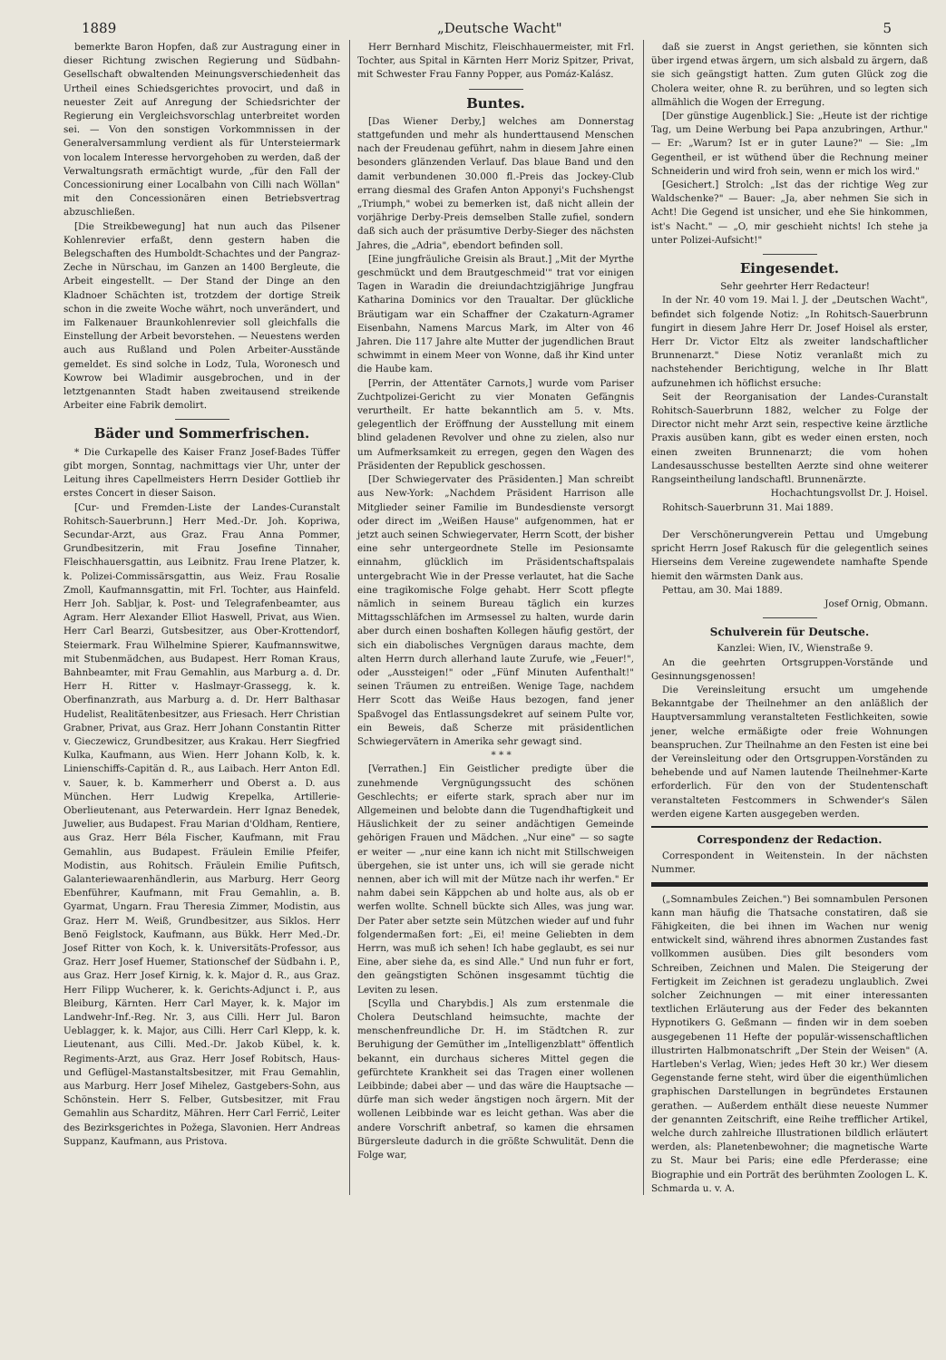1889 „Deutsche Wacht" 5
bemerkte Baron Hopfen, daß zur Austragung einer in dieser Richtung zwischen Regierung und Südbahn-Gesellschaft obwaltenden Meinungsverschiedenheit das Urtheil eines Schiedsgerichtes provocirt, und daß in neuester Zeit auf Anregung der Schiedsrichter der Regierung ein Vergleichsvorschlag unterbreitet worden sei. — Von den sonstigen Vorkommnissen in der Generalversammlung verdient als für Untersteiermark von localem Interesse hervorgehoben zu werden, daß der Verwaltungsrath ermächtigt wurde, „für den Fall der Concessionirung einer Localbahn von Cilli nach Wöllan" mit den Concessionären einen Betriebsvertrag abzuschließen.
[Die Streikbewegung] hat nun auch das Pilsener Kohlenrevier erfaßt, denn gestern haben die Belegschaften des Humboldt-Schachtes und der Pangraz-Zeche in Nürschau, im Ganzen an 1400 Bergleute, die Arbeit eingestellt. — Der Stand der Dinge an den Kladnoer Schächten ist, trotzdem der dortige Streik schon in die zweite Woche währt, noch unverändert, und im Falkenauer Braunkohlenrevier soll gleichfalls die Einstellung der Arbeit bevorstehen. — Neuestens werden auch aus Rußland und Polen Arbeiter-Ausstände gemeldet. Es sind solche in Lodz, Tula, Woronesch und Kowrow bei Wladimir ausgebrochen, und in der letztgenannten Stadt haben zweitausend streikende Arbeiter eine Fabrik demolirt.
Bäder und Sommerfrischen.
* Die Curkapelle des Kaiser Franz Josef-Bades Tüffer gibt morgen, Sonntag, nachmittags vier Uhr, unter der Leitung ihres Capellmeisters Herrn Desider Gottlieb ihr erstes Concert in dieser Saison.
[Cur- und Fremden-Liste der Landes-Curanstalt Rohitsch-Sauerbrunn.] Herr Med.-Dr. Joh. Kopriwa, Secundar-Arzt, aus Graz. Frau Anna Pommer, Grundbesitzerin, mit Frau Josefine Tinnaher, Fleischhauersgattin, aus Leibnitz. Frau Irene Platzer, k. k. Polizei-Commissärsgattin, aus Weiz. Frau Rosalie Zmoll, Kaufmannsgattin, mit Frl. Tochter, aus Hainfeld. Herr Joh. Sabljar, k. Post- und Telegrafenbeamter, aus Agram. Herr Alexander Elliot Haswell, Privat, aus Wien. Herr Carl Bearzi, Gutsbesitzer, aus Ober-Krottendorf, Steiermark. Frau Wilhelmine Spierer, Kaufmannswitwe, mit Stubenmädchen, aus Budapest. Herr Roman Kraus, Bahnbeamter, mit Frau Gemahlin, aus Marburg a. d. Dr. Herr H. Ritter v. Haslmayr-Grassegg, k. k. Oberfinanzrath, aus Marburg a. d. Dr. Herr Balthasar Hudelist, Realitätenbesitzer, aus Friesach. Herr Christian Grabner, Privat, aus Graz. Herr Johann Constantin Ritter v. Gieczewicz, Grundbesitzer, aus Krakau. Herr Siegfried Kulka, Kaufmann, aus Wien. Herr Johann Kolb, k. k. Linienschiffs-Capitän d. R., aus Laibach. Herr Anton Edl. v. Sauer, k. b. Kammerherr und Oberst a. D. aus München. Herr Ludwig Krepelka, Artillerie-Oberlieutenant, aus Peterwardein. Herr Ignaz Benedek, Juwelier, aus Budapest. Frau Marian d'Oldham, Rentiere, aus Graz. Herr Béla Fischer, Kaufmann, mit Frau Gemahlin, aus Budapest. Fräulein Emilie Pfeifer, Modistin, aus Rohitsch. Fräulein Emilie Pufitsch, Galanteriewaarenhändlerin, aus Marburg. Herr Georg Ebenführer, Kaufmann, mit Frau Gemahlin, a. B. Gyarmat, Ungarn. Frau Theresia Zimmer, Modistin, aus Graz. Herr M. Weiß, Grundbesitzer, aus Siklos. Herr Benö Feiglstock, Kaufmann, aus Bükk. Herr Med.-Dr. Josef Ritter von Koch, k. k. Universitäts-Professor, aus Graz. Herr Josef Huemer, Stationschef der Südbahn i. P., aus Graz. Herr Josef Kirnig, k. k. Major d. R., aus Graz. Herr Filipp Wucherer, k. k. Gerichts-Adjunct i. P., aus Bleiburg, Kärnten. Herr Carl Mayer, k. k. Major im Landwehr-Inf.-Reg. Nr. 3, aus Cilli. Herr Jul. Baron Ueblagger, k. k. Major, aus Cilli. Herr Carl Klepp, k. k. Lieutenant, aus Cilli. Med.-Dr. Jakob Kübel, k. k. Regiments-Arzt, aus Graz. Herr Josef Robitsch, Haus- und Geflügel-Mastanstaltsbesitzer, mit Frau Gemahlin, aus Marburg. Herr Josef Mihelez, Gastgebers-Sohn, aus Schönstein. Herr S. Felber, Gutsbesitzer, mit Frau Gemahlin aus Scharditz, Mähren. Herr Carl Ferrič, Leiter des Bezirksgerichtes in Požega, Slavonien. Herr Andreas Suppanz, Kaufmann, aus Pristova.
Herr Bernhard Mischitz, Fleischhauermeister, mit Frl. Tochter, aus Spital in Kärnten Herr Moriz Spitzer, Privat, mit Schwester Frau Fanny Popper, aus Pomáz-Kalász.
Buntes.
[Das Wiener Derby,] welches am Donnerstag stattgefunden und mehr als hunderttausend Menschen nach der Freudenau geführt, nahm in diesem Jahre einen besonders glänzenden Verlauf. Das blaue Band und den damit verbundenen 30.000 fl.-Preis das Jockey-Club errang diesmal des Grafen Anton Apponyi's Fuchshengst „Triumph," wobei zu bemerken ist, daß nicht allein der vorjährige Derby-Preis demselben Stalle zufiel, sondern daß sich auch der präsumtive Derby-Sieger des nächsten Jahres, die „Adria", ebendort befinden soll.
[Eine jungfräuliche Greisin als Braut.] „Mit der Myrthe geschmückt und dem Brautgeschmeid'" trat vor einigen Tagen in Waradin die dreiundachtzigjährige Jungfrau Katharina Dominics vor den Traualtar. Der glückliche Bräutigam war ein Schaffner der Czakaturn-Agramer Eisenbahn, Namens Marcus Mark, im Alter von 46 Jahren. Die 117 Jahre alte Mutter der jugendlichen Braut schwimmt in einem Meer von Wonne, daß ihr Kind unter die Haube kam.
[Perrin, der Attentäter Carnots,] wurde vom Pariser Zuchtpolizei-Gericht zu vier Monaten Gefängnis verurtheilt. Er hatte bekanntlich am 5. v. Mts. gelegentlich der Eröffnung der Ausstellung mit einem blind geladenen Revolver und ohne zu zielen, also nur um Aufmerksamkeit zu erregen, gegen den Wagen des Präsidenten der Republick geschossen.
[Der Schwiegervater des Präsidenten.] Man schreibt aus New-York: „Nachdem Präsident Harrison alle Mitglieder seiner Familie im Bundesdienste versorgt oder direct im „Weißen Hause" aufgenommen, hat er jetzt auch seinen Schwiegervater, Herrn Scott, der bisher eine sehr untergeordnete Stelle im Pesionsamte einnahm, glücklich im Präsidentschaftspalais untergebracht Wie in der Presse verlautet, hat die Sache eine tragikomische Folge gehabt. Herr Scott pflegte nämlich in seinem Bureau täglich ein kurzes Mittagsschläfchen im Armsessel zu halten, wurde darin aber durch einen boshaften Kollegen häufig gestört, der sich ein diabolisches Vergnügen daraus machte, dem alten Herrn durch allerhand laute Zurufe, wie „Feuer!", oder „Aussteigen!" oder „Fünf Minuten Aufenthalt!" seinen Träumen zu entreißen. Wenige Tage, nachdem Herr Scott das Weiße Haus bezogen, fand jener Spaßvogel das Entlassungsdekret auf seinem Pulte vor, ein Beweis, daß Scherze mit präsidentlichen Schwiegervätern in Amerika sehr gewagt sind.
* * *
[Verrathen.] Ein Geistlicher predigte über die zunehmende Vergnügungssucht des schönen Geschlechts; er eiferte stark, sprach aber nur im Allgemeinen und belobte dann die Tugendhaftigkeit und Häuslichkeit der zu seiner andächtigen Gemeinde gehörigen Frauen und Mädchen. „Nur eine" — so sagte er weiter — „nur eine kann ich nicht mit Stillschweigen übergehen, sie ist unter uns, ich will sie gerade nicht nennen, aber ich will mit der Mütze nach ihr werfen." Er nahm dabei sein Käppchen ab und holte aus, als ob er werfen wollte. Schnell bückte sich Alles, was jung war. Der Pater aber setzte sein Mützchen wieder auf und fuhr folgendermaßen fort: „Ei, ei! meine Geliebten in dem Herrn, was muß ich sehen! Ich habe geglaubt, es sei nur Eine, aber siehe da, es sind Alle." Und nun fuhr er fort, den geängstigten Schönen insgesammt tüchtig die Leviten zu lesen.
[Scylla und Charybdis.] Als zum erstenmale die Cholera Deutschland heimsuchte, machte der menschenfreundliche Dr. H. im Städtchen R. zur Beruhigung der Gemüther im „Intelligenzblatt" öffentlich bekannt, ein durchaus sicheres Mittel gegen die gefürchtete Krankheit sei das Tragen einer wollenen Leibbinde; dabei aber — und das wäre die Hauptsache — dürfe man sich weder ängstigen noch ärgern. Mit der wollenen Leibbinde war es leicht gethan. Was aber die andere Vorschrift anbetraf, so kamen die ehrsamen Bürgersleute dadurch in die größte Schwulität. Denn die Folge war,
daß sie zuerst in Angst geriethen, sie könnten sich über irgend etwas ärgern, um sich alsbald zu ärgern, daß sie sich geängstigt hatten. Zum guten Glück zog die Cholera weiter, ohne R. zu berühren, und so legten sich allmählich die Wogen der Erregung.
[Der günstige Augenblick.] Sie: „Heute ist der richtige Tag, um Deine Werbung bei Papa anzubringen, Arthur." — Er: „Warum? Ist er in guter Laune?" — Sie: „Im Gegentheil, er ist wüthend über die Rechnung meiner Schneiderin und wird froh sein, wenn er mich los wird."
[Gesichert.] Strolch: „Ist das der richtige Weg zur Waldschenke?" — Bauer: „Ja, aber nehmen Sie sich in Acht! Die Gegend ist unsicher, und ehe Sie hinkommen, ist's Nacht." — „O, mir geschieht nichts! Ich stehe ja unter Polizei-Aufsicht!"
Eingesendet.
Sehr geehrter Herr Redacteur!
In der Nr. 40 vom 19. Mai l. J. der „Deutschen Wacht", befindet sich folgende Notiz: „In Rohitsch-Sauerbrunn fungirt in diesem Jahre Herr Dr. Josef Hoisel als erster, Herr Dr. Victor Eltz als zweiter landschaftlicher Brunnenarzt." Diese Notiz veranlaßt mich zu nachstehender Berichtigung, welche in Ihr Blatt aufzunehmen ich höflichst ersuche:
Seit der Reorganisation der Landes-Curanstalt Rohitsch-Sauerbrunn 1882, welcher zu Folge der Director nicht mehr Arzt sein, respective keine ärztliche Praxis ausüben kann, gibt es weder einen ersten, noch einen zweiten Brunnenarzt; die vom hohen Landesausschusse bestellten Aerzte sind ohne weiterer Rangseintheilung landschaftl. Brunnenärzte.
Hochachtungsvollst Dr. J. Hoisel.
Rohitsch-Sauerbrunn 31. Mai 1889.
Der Verschönerungverein Pettau und Umgebung spricht Herrn Josef Rakusch für die gelegentlich seines Hierseins dem Vereine zugewendete namhafte Spende hiemit den wärmsten Dank aus.
Pettau, am 30. Mai 1889.
Josef Ornig, Obmann.
Schulverein für Deutsche.
Kanzlei: Wien, IV., Wienstraße 9.
An die geehrten Ortsgruppen-Vorstände und Gesinnungsgenossen!
Die Vereinsleitung ersucht um umgehende Bekanntgabe der Theilnehmer an den anläßlich der Hauptversammlung veranstalteten Festlichkeiten, sowie jener, welche ermäßigte oder freie Wohnungen beanspruchen. Zur Theilnahme an den Festen ist eine bei der Vereinsleitung oder den Ortsgruppen-Vorständen zu beheben­de und auf Namen lautende Theilnehmer-Karte erforderlich. Für den von der Studentenschaft veranstalteten Festcommers in Schwender's Sälen werden eigene Karten ausgegeben werden.
Correspondenz der Redaction.
Correspondent in Weitenstein. In der nächsten Nummer.
(„Somnambules Zeichen.") Bei somnambulen Personen kann man häufig die Thatsache constatiren, daß sie Fähigkeiten, die bei ihnen im Wachen nur wenig entwickelt sind, während ihres abnormen Zustandes fast vollkommen ausüben. Dies gilt besonders vom Schreiben, Zeichnen und Malen. Die Steigerung der Fertigkeit im Zeichnen ist geradezu unglaublich. Zwei solcher Zeichnungen — mit einer interessanten textlichen Erläuterung aus der Feder des bekannten Hypnotikers G. Geßmann — finden wir in dem soeben ausgegebenen 11 Hefte der populär-wissenschaftlichen illustrirten Halbmonatschrift „Der Stein der Weisen" (A. Hartleben's Verlag, Wien; jedes Heft 30 kr.) Wer diesem Gegenstande ferne steht, wird über die eigenthümlichen graphischen Darstellungen in begründetes Erstaunen gerathen. — Außerdem enthält diese neueste Nummer der genannten Zeitschrift, eine Reihe trefflicher Artikel, welche durch zahlreiche Illustrationen bildlich erläutert werden, als: Planetenbewohner; die magnetische Warte zu St. Maur bei Paris; eine edle Pferderasse; eine Biographie und ein Porträt des berühmten Zoologen L. K. Schmarda u. v. A.